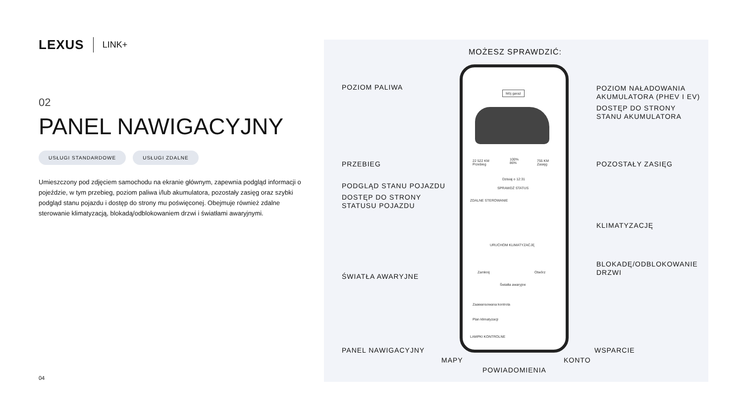LEXUS LINK+
02
PANEL NAWIGACYJNY
USŁUGI STANDARDOWE USŁUGI ZDALNE
Umieszczony pod zdjęciem samochodu na ekranie głównym, zapewnia podgląd informacji o pojeździe, w tym przebieg, poziom paliwa i/lub akumulatora, pozostały zasięg oraz szybki podgląd stanu pojazdu i dostęp do strony mu poświęconej. Obejmuje również zdalne sterowanie klimatyzacją, blokadą/odblokowaniem drzwi i światłami awaryjnymi.
04
MOŻESZ SPRAWDZIĆ:
Mój garaż
22 522 KM
Przebieg
100%
86%
755 KM
Zasięg
Dzisiaj o 12:31
SPRAWDŹ STATUS
ZDALNE STEROWANIE
URUCHOM KLIMATYZACJĘ
Zamknij Otwórz
Światła awaryjne
Zaawansowana kontrola
Plan klimatyzacji
LAMPKI KONTROLNE
POZIOM PALIWA
PRZEBIEG
PODGLĄD STANU POJAZDU
DOSTĘP DO STRONY
STATUSU POJAZDU
ŚWIATŁA AWARYJNE
PANEL NAWIGACYJNY
MAPY
POWIADOMIENIA
KONTO
WSPARCIE
POZIOM NAŁADOWANIA
AKUMULATORA (PHEV I EV)
DOSTĘP DO STRONY
STANU AKUMULATORA
POZOSTAŁY ZASIĘG
KLIMATYZACJĘ
BLOKADĘ/ODBLOKOWANIE
DRZWI